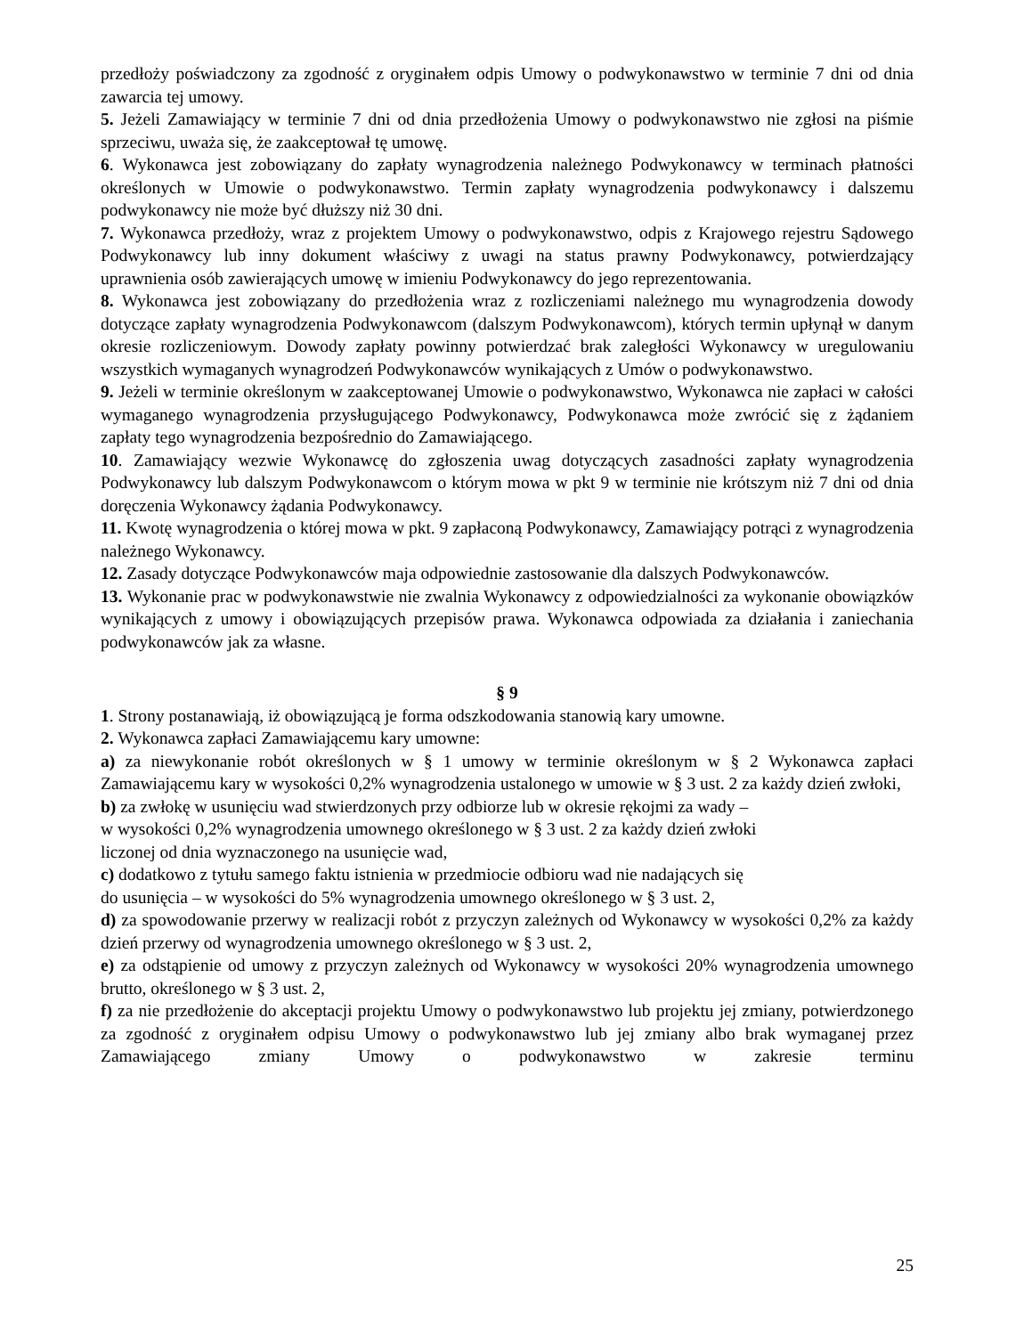przedłoży poświadczony za zgodność z oryginałem odpis Umowy o podwykonawstwo w terminie 7 dni od dnia zawarcia tej umowy.
5. Jeżeli Zamawiający w terminie 7 dni od dnia przedłożenia Umowy o podwykonawstwo nie zgłosi na piśmie sprzeciwu, uważa się, że zaakceptował tę umowę.
6. Wykonawca jest zobowiązany do zapłaty wynagrodzenia należnego Podwykonawcy w terminach płatności określonych w Umowie o podwykonawstwo. Termin zapłaty wynagrodzenia podwykonawcy i dalszemu podwykonawcy nie może być dłuższy niż 30 dni.
7. Wykonawca przedłoży, wraz z projektem Umowy o podwykonawstwo, odpis z Krajowego rejestru Sądowego Podwykonawcy lub inny dokument właściwy z uwagi na status prawny Podwykonawcy, potwierdzający uprawnienia osób zawierających umowę w imieniu Podwykonawcy do jego reprezentowania.
8. Wykonawca jest zobowiązany do przedłożenia wraz z rozliczeniami należnego mu wynagrodzenia dowody dotyczące zapłaty wynagrodzenia Podwykonawcom (dalszym Podwykonawcom), których termin upłynął w danym okresie rozliczeniowym. Dowody zapłaty powinny potwierdzać brak zaległości Wykonawcy w uregulowaniu wszystkich wymaganych wynagrodzeń Podwykonawców wynikających z Umów o podwykonawstwo.
9. Jeżeli w terminie określonym w zaakceptowanej Umowie o podwykonawstwo, Wykonawca nie zapłaci w całości wymaganego wynagrodzenia przysługującego Podwykonawcy, Podwykonawca może zwrócić się z żądaniem zapłaty tego wynagrodzenia bezpośrednio do Zamawiającego.
10. Zamawiający wezwie Wykonawcę do zgłoszenia uwag dotyczących zasadności zapłaty wynagrodzenia Podwykonawcy lub dalszym Podwykonawcom o którym mowa w pkt 9 w terminie nie krótszym niż 7 dni od dnia doręczenia Wykonawcy żądania Podwykonawcy.
11. Kwotę wynagrodzenia o której mowa w pkt. 9 zapłaconą Podwykonawcy, Zamawiający potrąci z wynagrodzenia należnego Wykonawcy.
12. Zasady dotyczące Podwykonawców maja odpowiednie zastosowanie dla dalszych Podwykonawców.
13. Wykonanie prac w podwykonawstwie nie zwalnia Wykonawcy z odpowiedzialności za wykonanie obowiązków wynikających z umowy i obowiązujących przepisów prawa. Wykonawca odpowiada za działania i zaniechania podwykonawców jak za własne.
§ 9
1. Strony postanawiają, iż obowiązującą je forma odszkodowania stanowią kary umowne.
2. Wykonawca zapłaci Zamawiającemu kary umowne:
a) za niewykonanie robót określonych w § 1 umowy w terminie określonym w § 2 Wykonawca zapłaci Zamawiającemu kary w wysokości 0,2% wynagrodzenia ustalonego w umowie w § 3 ust. 2 za każdy dzień zwłoki,
b) za zwłokę w usunięciu wad stwierdzonych przy odbiorze lub w okresie rękojmi za wady –
w wysokości 0,2% wynagrodzenia umownego określonego w § 3 ust. 2 za każdy dzień zwłoki
liczonej od dnia wyznaczonego na usunięcie wad,
c) dodatkowo z tytułu samego faktu istnienia w przedmiocie odbioru wad nie nadających się
do usunięcia – w wysokości do 5% wynagrodzenia umownego określonego w § 3 ust. 2,
d) za spowodowanie przerwy w realizacji robót z przyczyn zależnych od Wykonawcy w wysokości 0,2% za każdy dzień przerwy od wynagrodzenia umownego określonego w § 3 ust. 2,
e) za odstąpienie od umowy z przyczyn zależnych od Wykonawcy w wysokości 20% wynagrodzenia umownego brutto, określonego w § 3 ust. 2,
f) za nie przedłożenie do akceptacji projektu Umowy o podwykonawstwo lub projektu jej zmiany, potwierdzonego za zgodność z oryginałem odpisu Umowy o podwykonawstwo lub jej zmiany albo brak wymaganej przez Zamawiającego zmiany Umowy o podwykonawstwo w zakresie terminu
25